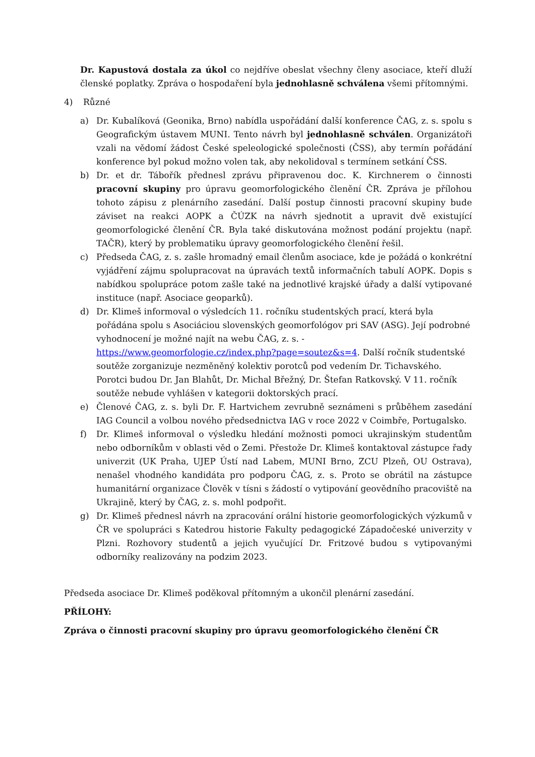Dr. Kapustová dostala za úkol co nejdříve obeslat všechny členy asociace, kteří dluží členské poplatky. Zpráva o hospodaření byla jednohlasně schválena všemi přítomnými.
4) Různé
a) Dr. Kubalíková (Geonika, Brno) nabídla uspořádání další konference ČAG, z. s. spolu s Geografickým ústavem MUNI. Tento návrh byl jednohlasně schválen. Organizátoři vzali na vědomí žádost České speleologické společnosti (ČSS), aby termín pořádání konference byl pokud možno volen tak, aby nekolidoval s termínem setkání ČSS.
b) Dr. et dr. Tábořík přednesl zprávu připravenou doc. K. Kirchnerem o činnosti pracovní skupiny pro úpravu geomorfologického členění ČR. Zpráva je přílohou tohoto zápisu z plenárního zasedání. Další postup činnosti pracovní skupiny bude záviset na reakci AOPK a ČÚZK na návrh sjednotit a upravit dvě existující geomorfologické členění ČR. Byla také diskutována možnost podání projektu (např. TAČR), který by problematiku úpravy geomorfologického členění řešil.
c) Předseda ČAG, z. s. zašle hromadný email členům asociace, kde je požádá o konkrétní vyjádření zájmu spolupracovat na úpravách textů informačních tabulí AOPK. Dopis s nabídkou spolupráce potom zašle také na jednotlivé krajské úřady a další vytipované instituce (např. Asociace geoparků).
d) Dr. Klimeš informoval o výsledcích 11. ročníku studentských prací, která byla pořádána spolu s Asociáciou slovenských geomorfológov pri SAV (ASG). Její podrobné vyhodnocení je možné najít na webu ČAG, z. s. - https://www.geomorfologie.cz/index.php?page=soutez&s=4. Další ročník studentské soutěže zorganizuje nezměněný kolektiv porotců pod vedením Dr. Tichavského. Porotci budou Dr. Jan Blahůt, Dr. Michal Břežný, Dr. Štefan Ratkovský. V 11. ročník soutěže nebude vyhlášen v kategorii doktorských prací.
e) Členové ČAG, z. s. byli Dr. F. Hartvichem zevrubně seznámeni s průběhem zasedání IAG Council a volbou nového předsednictva IAG v roce 2022 v Coimbře, Portugalsko.
f) Dr. Klimeš informoval o výsledku hledání možnosti pomoci ukrajinským studentům nebo odborníkům v oblasti věd o Zemi. Přestože Dr. Klimeš kontaktoval zástupce řady univerzit (UK Praha, UJEP Ústí nad Labem, MUNI Brno, ZCU Plzeň, OU Ostrava), nenašel vhodného kandidáta pro podporu ČAG, z. s. Proto se obrátil na zástupce humanitární organizace Člověk v tísni s žádostí o vytipování geovědního pracoviště na Ukrajině, který by ČAG, z. s. mohl podpořit.
g) Dr. Klimeš přednesl návrh na zpracování orální historie geomorfologických výzkumů v ČR ve spolupráci s Katedrou historie Fakulty pedagogické Západočeské univerzity v Plzni. Rozhovory studentů a jejich vyučující Dr. Fritzové budou s vytipovanými odborníky realizovány na podzim 2023.
Předseda asociace Dr. Klimeš poděkoval přítomným a ukončil plenární zasedání.
PŘÍLOHY:
Zpráva o činnosti pracovní skupiny pro úpravu geomorfologického členění ČR